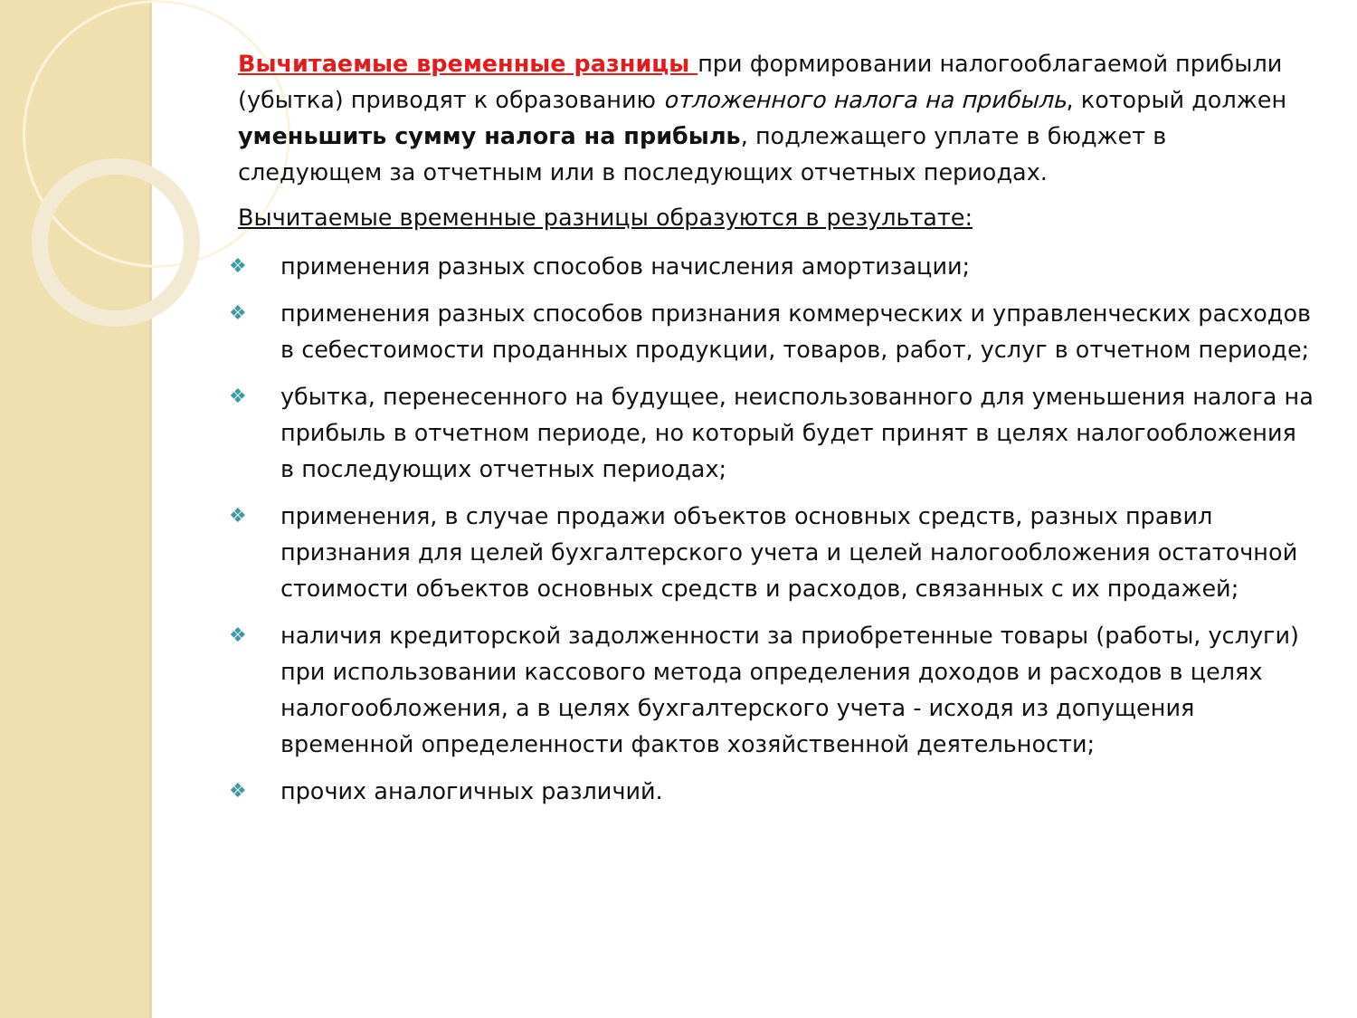Вычитаемые временные разницы при формировании налогооблагаемой прибыли (убытка) приводят к образованию отложенного налога на прибыль, который должен уменьшить сумму налога на прибыль, подлежащего уплате в бюджет в следующем за отчетным или в последующих отчетных периодах.
Вычитаемые временные разницы образуются в результате:
❖ применения разных способов начисления амортизации;
❖ применения разных способов признания коммерческих и управленческих расходов в себестоимости проданных продукции, товаров, работ, услуг в отчетном периоде;
❖ убытка, перенесенного на будущее, неиспользованного для уменьшения налога на прибыль в отчетном периоде, но который будет принят в целях налогообложения в последующих отчетных периодах;
❖ применения, в случае продажи объектов основных средств, разных правил признания для целей бухгалтерского учета и целей налогообложения остаточной стоимости объектов основных средств и расходов, связанных с их продажей;
❖ наличия кредиторской задолженности за приобретенные товары (работы, услуги) при использовании кассового метода определения доходов и расходов в целях налогообложения, а в целях бухгалтерского учета - исходя из допущения временной определенности фактов хозяйственной деятельности;
❖ прочих аналогичных различий.